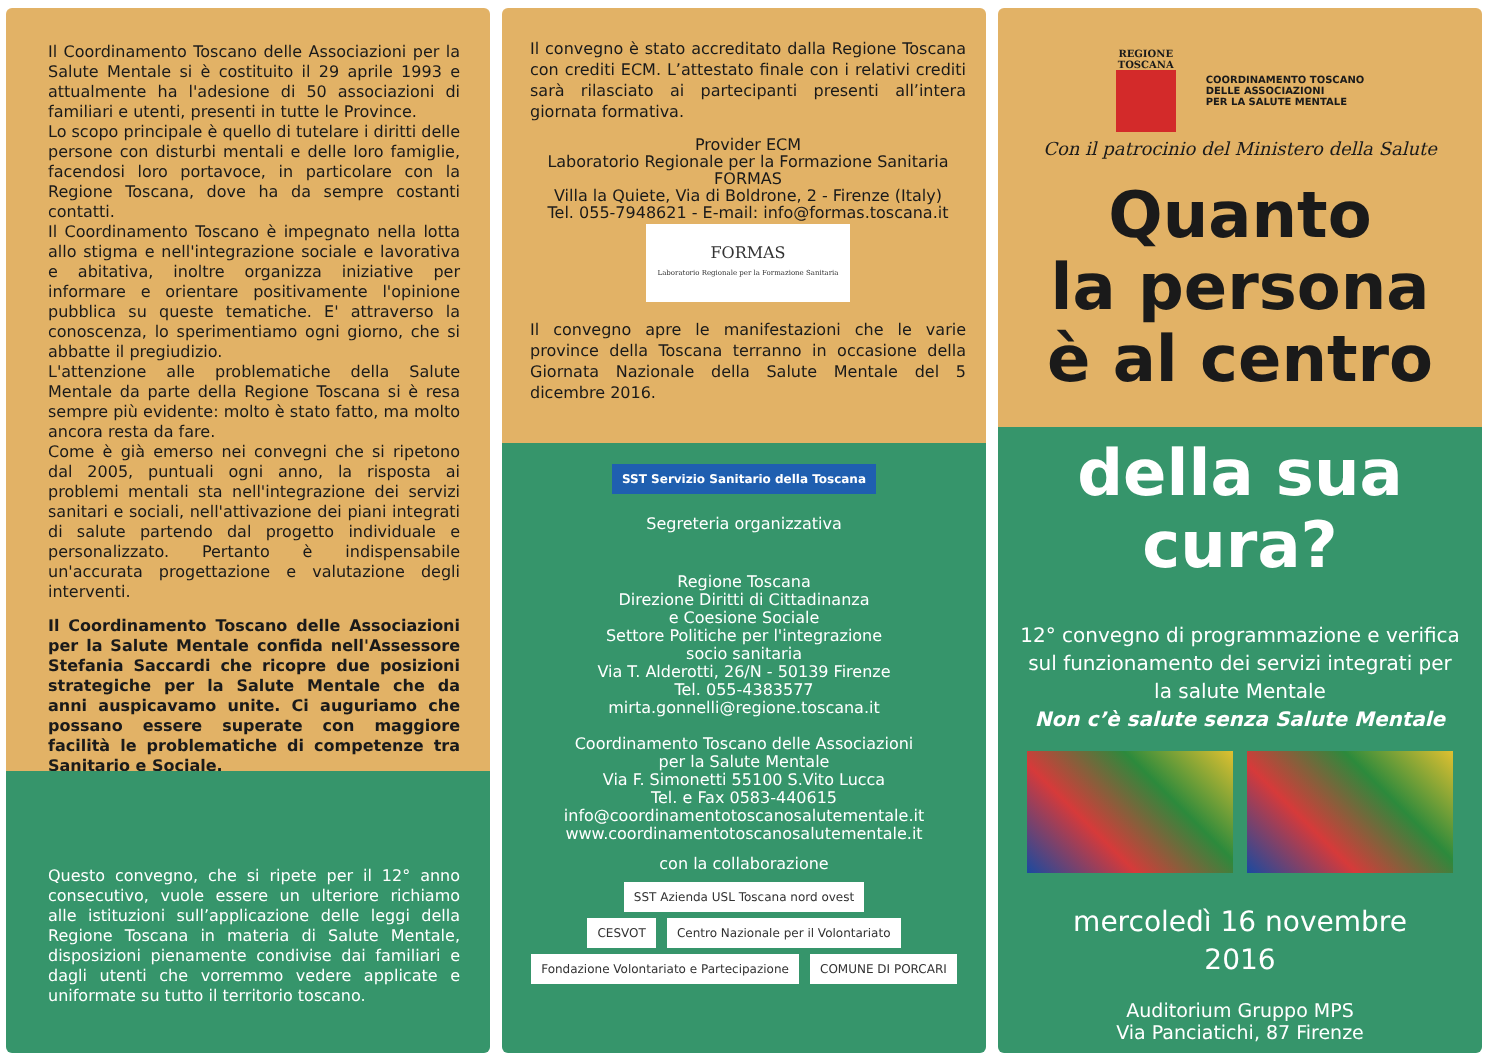Il Coordinamento Toscano delle Associazioni per la Salute Mentale si è costituito il 29 aprile 1993 e attualmente ha l'adesione di 50 associazioni di familiari e utenti, presenti in tutte le Province.
Lo scopo principale è quello di tutelare i diritti delle persone con disturbi mentali e delle loro famiglie, facendosi loro portavoce, in particolare con la Regione Toscana, dove ha da sempre costanti contatti.
Il Coordinamento Toscano è impegnato nella lotta allo stigma e nell'integrazione sociale e lavorativa e abitativa, inoltre organizza iniziative per informare e orientare positivamente l'opinione pubblica su queste tematiche. E' attraverso la conoscenza, lo sperimentiamo ogni giorno, che si abbatte il pregiudizio.
L'attenzione alle problematiche della Salute Mentale da parte della Regione Toscana si è resa sempre più evidente: molto è stato fatto, ma molto ancora resta da fare.
Come è già emerso nei convegni che si ripetono dal 2005, puntuali ogni anno, la risposta ai problemi mentali sta nell'integrazione dei servizi sanitari e sociali, nell'attivazione dei piani integrati di salute partendo dal progetto individuale e personalizzato. Pertanto è indispensabile un'accurata progettazione e valutazione degli interventi.
Il Coordinamento Toscano delle Associazioni per la Salute Mentale confida nell'Assessore Stefania Saccardi che ricopre due posizioni strategiche per la Salute Mentale che da anni auspicavamo unite. Ci auguriamo che possano essere superate con maggiore facilità le problematiche di competenze tra Sanitario e Sociale.
Questo convegno, che si ripete per il 12° anno consecutivo, vuole essere un ulteriore richiamo alle istituzioni sull’applicazione delle leggi della Regione Toscana in materia di Salute Mentale, disposizioni pienamente condivise dai familiari e dagli utenti che vorremmo vedere applicate e uniformate su tutto il territorio toscano.
Il convegno è stato accreditato dalla Regione Toscana con crediti ECM. L’attestato finale con i relativi crediti sarà rilasciato ai partecipanti presenti all’intera giornata formativa.
Provider ECM
Laboratorio Regionale per la Formazione Sanitaria
FORMAS
Villa la Quiete, Via di Boldrone, 2 - Firenze (Italy)
Tel. 055-7948621 - E-mail: info@formas.toscana.it
FORMAS
Laboratorio Regionale per la Formazione Sanitaria
Il convegno apre le manifestazioni che le varie province della Toscana terranno in occasione della Giornata Nazionale della Salute Mentale del 5 dicembre 2016.
SST Servizio Sanitario della Toscana
Segreteria organizzativa
Regione Toscana
Direzione Diritti di Cittadinanza
e Coesione Sociale
Settore Politiche per l'integrazione
socio sanitaria
Via T. Alderotti, 26/N - 50139 Firenze
Tel. 055-4383577
mirta.gonnelli@regione.toscana.it
Coordinamento Toscano delle Associazioni
per la Salute Mentale
Via F. Simonetti 55100 S.Vito Lucca
Tel. e Fax 0583-440615
info@coordinamentotoscanosalutementale.it
www.coordinamentotoscanosalutementale.it
con la collaborazione
SST Azienda USL Toscana nord ovest
CESVOT Centro Nazionale per il Volontariato Fondazione Volontariato e Partecipazione COMUNE DI PORCARI
REGIONE
TOSCANA
COORDINAMENTO TOSCANO
DELLE ASSOCIAZIONI
PER LA SALUTE MENTALE
Con il patrocinio del Ministero della Salute
Quanto
la persona
è al centro
della sua cura?
12° convegno di programmazione e verifica sul funzionamento dei servizi integrati per la salute Mentale
Non c’è salute senza Salute Mentale
mercoledì 16 novembre
2016
Auditorium Gruppo MPS
Via Panciatichi, 87 Firenze